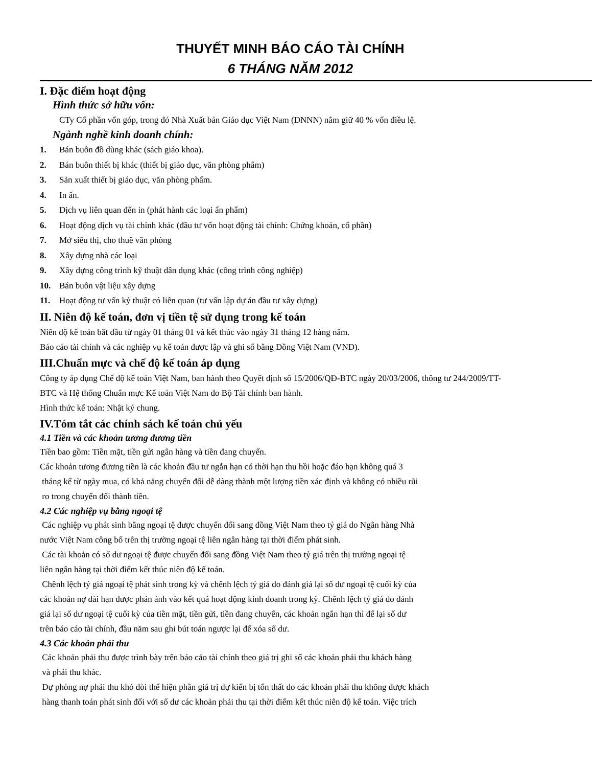THUYẾT MINH BÁO CÁO TÀI CHÍNH
6 THÁNG NĂM 2012
I. Đặc điểm hoạt động
Hình thức sở hữu vốn:
CTy Cổ phần vốn góp, trong đó Nhà Xuất bản Giáo dục Việt Nam (DNNN) nắm giữ 40 % vốn điều lệ.
Ngành nghề kinh doanh chính:
1. Bán buôn đồ dùng khác (sách giáo khoa).
2. Bán buôn thiết bị khác (thiết bị giáo dục, văn phòng phẩm)
3. Sản xuất thiết bị giáo dục, văn phòng phẩm.
4. In ấn.
5. Dịch vụ liên quan đến in (phát hành các loại ấn phẩm)
6. Hoạt động dịch vụ tài chính khác (đầu tư vốn hoạt động tài chính: Chứng khoán, cổ phần)
7. Mở siêu thị, cho thuê văn phòng
8. Xây dựng nhà các loại
9. Xây dựng công trình kỹ thuật dân dụng khác (công trình công nghiệp)
10. Bán buôn vật liệu xây dựng
11. Hoạt động tư vấn kỷ thuật có liên quan (tư vấn lập dự án đầu tư xây dựng)
II. Niên độ kế toán, đơn vị tiền tệ sử dụng trong kế toán
Niên độ kế toán bắt đầu từ ngày 01 tháng 01 và kết thúc vào ngày 31 tháng 12 hàng năm.
Báo cáo tài chính và các nghiệp vụ kế toán được lập và ghi sổ bằng Đồng Việt Nam (VND).
III.Chuẩn mực và chế độ kế toán áp dụng
Công ty áp dụng Chế độ kế toán Việt Nam, ban hành theo Quyết định số 15/2006/QĐ-BTC ngày 20/03/2006, thông tư 244/2009/TT-BTC và Hệ thống Chuẩn mực Kế toán Việt Nam do Bộ Tài chính ban hành.
Hình thức kế toán: Nhật ký chung.
IV.Tóm tắt các chính sách kế toán chủ yếu
4.1 Tiền và các khoản tương đương tiền
Tiền bao gồm: Tiền mặt, tiền gửi ngân hàng và tiền đang chuyển.
Các khoản tương đương tiền là các khoản đầu tư ngắn hạn có thời hạn thu hồi hoặc đáo hạn không quá 3
tháng kể từ ngày mua, có khả năng chuyển đổi dễ dàng thành một lượng tiền xác định và không có nhiều rũi
ro trong chuyển đổi thành tiền.
4.2 Các nghiệp vụ bằng ngoại tệ
Các nghiệp vụ phát sinh bằng ngoại tệ được chuyển đổi sang đồng Việt Nam theo tỷ giá do Ngân hàng Nhà
nước Việt Nam công bố trên thị trường ngoại tệ liên ngân hàng tại thời điểm phát sinh.
Các tài khoản có số dư ngoại tệ được chuyển đổi sang đồng Việt Nam theo tỷ giá trên thị trường ngoại tệ
liên ngân hàng tại thời điểm kết thúc niên độ kế toán.
Chênh lệch tỷ giá ngoại tệ phát sinh trong kỳ và chênh lệch tỷ giá do đánh giá lại số dư ngoại tệ cuối kỳ của
các khoản nợ dài hạn được phản ánh vào kết quả hoạt động kinh doanh trong kỳ. Chênh lệch tỷ giá do đánh
giá lại số dư ngoại tệ cuối kỳ của tiền mặt, tiền gửi, tiền đang chuyển, các khoản ngắn hạn thì để lại số dư
trên báo cáo tài chính, đầu năm sau ghi bút toán ngược lại để xóa số dư.
4.3 Các khoản phải thu
Các khoản phải thu được trình bày trên báo cáo tài chính theo giá trị ghi sổ các khoản phải thu khách hàng
và phải thu khác.
Dự phòng nợ phải thu khó đòi thể hiện phần giá trị dự kiến bị tổn thất do các khoản phải thu không được khách
hàng thanh toán phát sinh đối với số dư các khoản phải thu tại thời điểm kết thúc niên độ kế toán. Việc trích